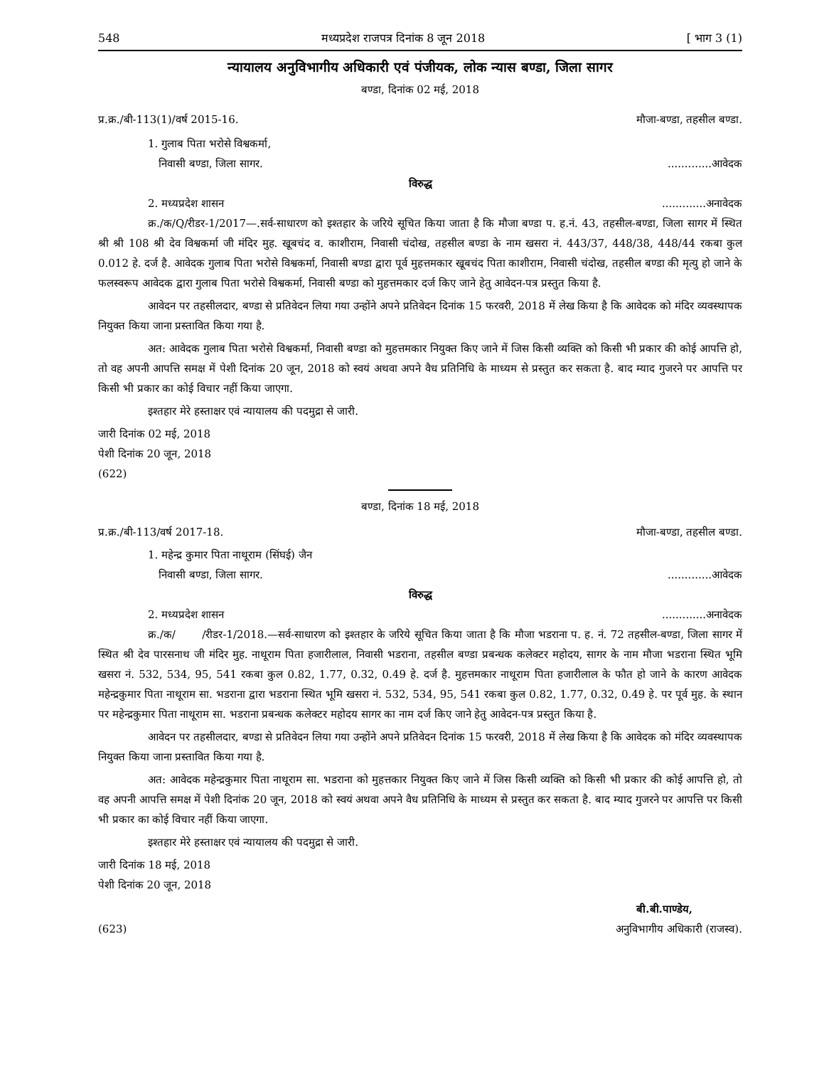548 मध्यप्रदेश राजपत्र दिनांक 8 जून 2018 [ भाग 3 (1)
न्यायालय अनुविभागीय अधिकारी एवं पंजीयक, लोक न्यास बण्डा, जिला सागर
बण्डा, दिनांक 02 मई, 2018
प्र.क्र./बी-113(1)/वर्ष 2015-16. मौजा-बण्डा, तहसील बण्डा.
1. गुलाब पिता भरोसे विश्वकर्मा,
निवासी बण्डा, जिला सागर..............आवेदक
विरुद्ध
2. मध्यप्रदेश शासन.............अनावेदक
क्र./क/Q/रीडर-1/2017—.सर्व-साधारण को इश्तहार के जरिये सूचित किया जाता है कि मौजा बण्डा प. ह.नं. 43, तहसील-बण्डा, जिला सागर में स्थित श्री श्री 108 श्री देव विश्वकर्मा जी मंदिर मुह. खूबचंद व. काशीराम, निवासी चंदोख, तहसील बण्डा के नाम खसरा नं. 443/37, 448/38, 448/44 रकबा कुल 0.012 हे. दर्ज है. आवेदक गुलाब पिता भरोसे विश्वकर्मा, निवासी बण्डा द्वारा पूर्व मुहत्तमकार खूबचंद पिता काशीराम, निवासी चंदोख, तहसील बण्डा की मृत्यु हो जाने के फलस्वरूप आवेदक द्वारा गुलाब पिता भरोसे विश्वकर्मा, निवासी बण्डा को मुहत्तमकार दर्ज किए जाने हेतु आवेदन-पत्र प्रस्तुत किया है.
आवेदन पर तहसीलदार, बण्डा से प्रतिवेदन लिया गया उन्होंने अपने प्रतिवेदन दिनांक 15 फरवरी, 2018 में लेख किया है कि आवेदक को मंदिर व्यवस्थापक नियुक्त किया जाना प्रस्तावित किया गया है.
अत: आवेदक गुलाब पिता भरोसे विश्वकर्मा, निवासी बण्डा को मुहत्तमकार नियुक्त किए जाने में जिस किसी व्यक्ति को किसी भी प्रकार की कोई आपत्ति हो, तो वह अपनी आपत्ति समक्ष में पेशी दिनांक 20 जून, 2018 को स्वयं अथवा अपने वैध प्रतिनिधि के माध्यम से प्रस्तुत कर सकता है. बाद म्याद गुजरने पर आपत्ति पर किसी भी प्रकार का कोई विचार नहीं किया जाएगा.
इश्तहार मेरे हस्ताक्षर एवं न्यायालय की पदमुद्रा से जारी.
जारी दिनांक 02 मई, 2018
पेशी दिनांक 20 जून, 2018
(622)
बण्डा, दिनांक 18 मई, 2018
प्र.क्र./बी-113/वर्ष 2017-18. मौजा-बण्डा, तहसील बण्डा.
1. महेन्द्र कुमार पिता नाथूराम (सिंघई) जैन
निवासी बण्डा, जिला सागर..............आवेदक
विरुद्ध
2. मध्यप्रदेश शासन.............अनावेदक
क्र./क/ /रीडर-1/2018.—सर्व-साधारण को इश्तहार के जरिये सूचित किया जाता है कि मौजा भडराना प. ह. नं. 72 तहसील-बण्डा, जिला सागर में स्थित श्री देव पारसनाथ जी मंदिर मुह. नाथूराम पिता हजारीलाल, निवासी भडराना, तहसील बण्डा प्रबन्धक कलेक्टर महोदय, सागर के नाम मौजा भडराना स्थित भूमि खसरा नं. 532, 534, 95, 541 रकबा कुल 0.82, 1.77, 0.32, 0.49 हे. दर्ज है. मुहत्तमकार नाथूराम पिता हजारीलाल के फौत हो जाने के कारण आवेदक महेन्द्रकुमार पिता नाथूराम सा. भडराना द्वारा भडराना स्थित भूमि खसरा नं. 532, 534, 95, 541 रकबा कुल 0.82, 1.77, 0.32, 0.49 हे. पर पूर्व मुह. के स्थान पर महेन्द्रकुमार पिता नाथूराम सा. भडराना प्रबन्धक कलेक्टर महोदय सागर का नाम दर्ज किए जाने हेतु आवेदन-पत्र प्रस्तुत किया है.
आवेदन पर तहसीलदार, बण्डा से प्रतिवेदन लिया गया उन्होंने अपने प्रतिवेदन दिनांक 15 फरवरी, 2018 में लेख किया है कि आवेदक को मंदिर व्यवस्थापक नियुक्त किया जाना प्रस्तावित किया गया है.
अत: आवेदक महेन्द्रकुमार पिता नाथूराम सा. भडराना को मुहत्तकार नियुक्त किए जाने में जिस किसी व्यक्ति को किसी भी प्रकार की कोई आपत्ति हो, तो वह अपनी आपत्ति समक्ष में पेशी दिनांक 20 जून, 2018 को स्वयं अथवा अपने वैध प्रतिनिधि के माध्यम से प्रस्तुत कर सकता है. बाद म्याद गुजरने पर आपत्ति पर किसी भी प्रकार का कोई विचार नहीं किया जाएगा.
इश्तहार मेरे हस्ताक्षर एवं न्यायालय की पदमुद्रा से जारी.
जारी दिनांक 18 मई, 2018
पेशी दिनांक 20 जून, 2018
बी.बी.पाण्डेय,
(623) अनुविभागीय अधिकारी (राजस्व).